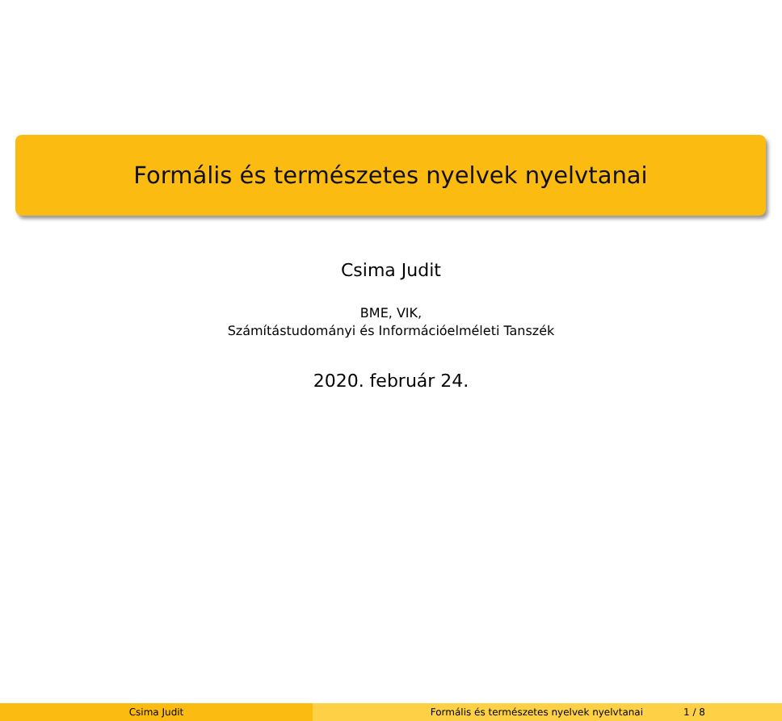Formális és természetes nyelvek nyelvtanai
Csima Judit
BME, VIK,
Számítástudományi és Információelméleti Tanszék
2020. február 24.
Csima Judit Formális és természetes nyelvek nyelvtanai 1 / 8